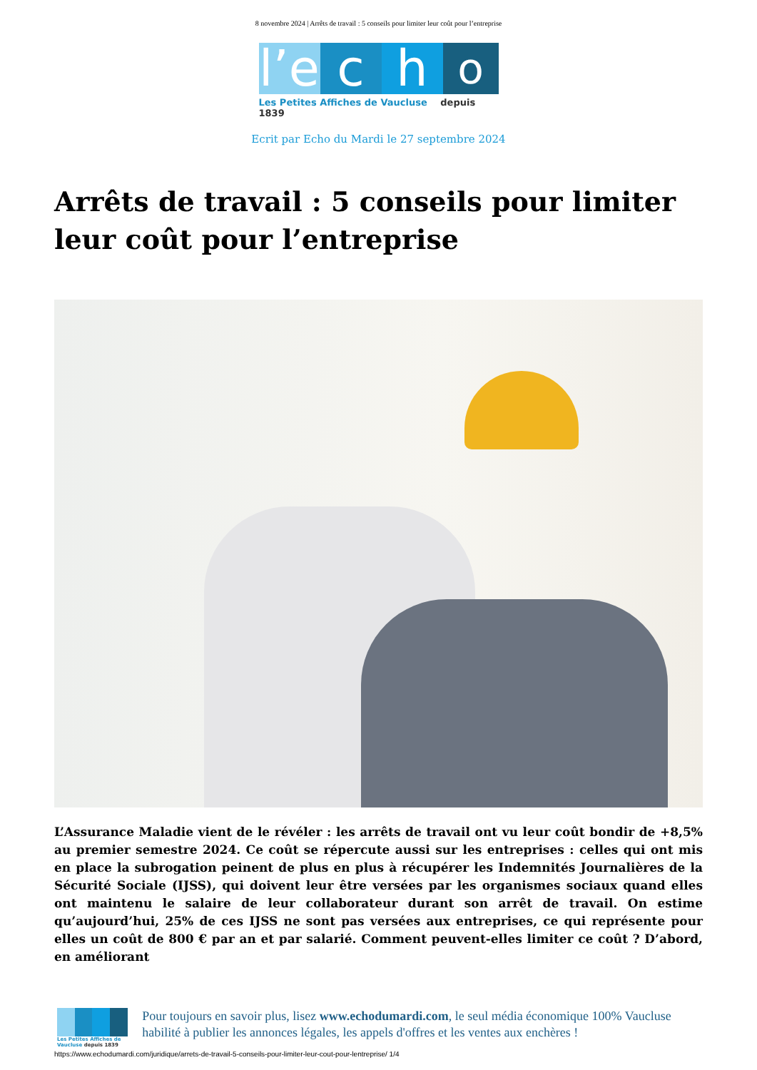8 novembre 2024 | Arrêts de travail : 5 conseils pour limiter leur coût pour l’entreprise
l’e
c
h
o
Les Petites Affiches de Vaucluse depuis 1839
Ecrit par Echo du Mardi le 27 septembre 2024
Arrêts de travail : 5 conseils pour limiter leur coût pour l’entreprise
L’Assurance Maladie vient de le révéler : les arrêts de travail ont vu leur coût bondir de +8,5% au premier semestre 2024. Ce coût se répercute aussi sur les entreprises : celles qui ont mis en place la subrogation peinent de plus en plus à récupérer les Indemnités Journalières de la Sécurité Sociale (IJSS), qui doivent leur être versées par les organismes sociaux quand elles ont maintenu le salaire de leur collaborateur durant son arrêt de travail. On estime qu’aujourd’hui, 25% de ces IJSS ne sont pas versées aux entreprises, ce qui représente pour elles un coût de 800 € par an et par salarié. Comment peuvent-elles limiter ce coût ? D’abord, en améliorant
Les Petites Affiches de Vaucluse depuis 1839
Pour toujours en savoir plus, lisez www.echodumardi.com, le seul média économique 100% Vaucluse habilité à publier les annonces légales, les appels d'offres et les ventes aux enchères !
https://www.echodumardi.com/juridique/arrets-de-travail-5-conseils-pour-limiter-leur-cout-pour-lentreprise/ 1/4